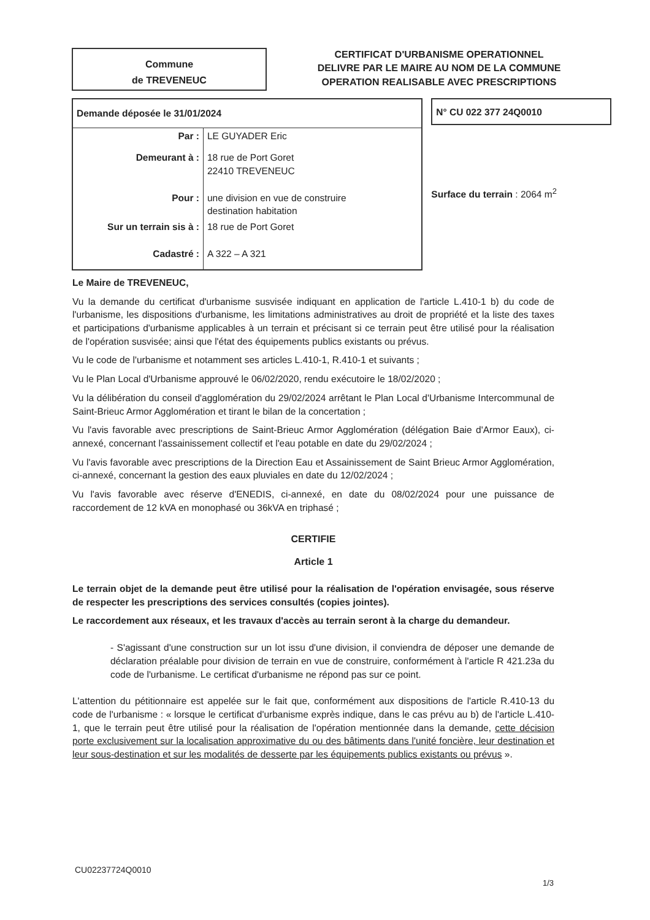Commune
de TREVENEUC
CERTIFICAT D'URBANISME OPERATIONNEL
DELIVRE PAR LE MAIRE AU NOM DE LA COMMUNE
OPERATION REALISABLE AVEC PRESCRIPTIONS
| Demande déposée le 31/01/2024 | |
| Par : | LE GUYADER Eric |
| Demeurant à : | 18 rue de Port Goret 22410 TREVENEUC |
| Pour : | une division en vue de construire destination habitation |
| Sur un terrain sis à : | 18 rue de Port Goret |
| Cadastré : | A 322 – A 321 |
N° CU 022 377 24Q0010
Surface du terrain : 2064 m<sup>2</sup>
Le Maire de TREVENEUC,
Vu la demande du certificat d'urbanisme susvisée indiquant en application de l'article L.410-1 b) du code de l'urbanisme, les dispositions d'urbanisme, les limitations administratives au droit de propriété et la liste des taxes et participations d'urbanisme applicables à un terrain et précisant si ce terrain peut être utilisé pour la réalisation de l'opération susvisée; ainsi que l'état des équipements publics existants ou prévus.
Vu le code de l'urbanisme et notamment ses articles L.410-1, R.410-1 et suivants ;
Vu le Plan Local d'Urbanisme approuvé le 06/02/2020, rendu exécutoire le 18/02/2020 ;
Vu la délibération du conseil d'agglomération du 29/02/2024 arrêtant le Plan Local d'Urbanisme Intercommunal de Saint-Brieuc Armor Agglomération et tirant le bilan de la concertation ;
Vu l'avis favorable avec prescriptions de Saint-Brieuc Armor Agglomération (délégation Baie d'Armor Eaux), ci-annexé, concernant l'assainissement collectif et l'eau potable en date du 29/02/2024 ;
Vu l'avis favorable avec prescriptions de la Direction Eau et Assainissement de Saint Brieuc Armor Agglomération, ci-annexé, concernant la gestion des eaux pluviales en date du 12/02/2024 ;
Vu l'avis favorable avec réserve d'ENEDIS, ci-annexé, en date du 08/02/2024 pour une puissance de raccordement de 12 kVA en monophasé ou 36kVA en triphasé ;
CERTIFIE
Article 1
Le terrain objet de la demande peut être utilisé pour la réalisation de l'opération envisagée, sous réserve de respecter les prescriptions des services consultés (copies jointes).
Le raccordement aux réseaux, et les travaux d'accès au terrain seront à la charge du demandeur.
- S'agissant d'une construction sur un lot issu d'une division, il conviendra de déposer une demande de déclaration préalable pour division de terrain en vue de construire, conformément à l'article R 421.23a du code de l'urbanisme. Le certificat d'urbanisme ne répond pas sur ce point.
L'attention du pétitionnaire est appelée sur le fait que, conformément aux dispositions de l'article R.410-13 du code de l'urbanisme : « lorsque le certificat d'urbanisme exprès indique, dans le cas prévu au b) de l'article L.410-1, que le terrain peut être utilisé pour la réalisation de l'opération mentionnée dans la demande, cette décision porte exclusivement sur la localisation approximative du ou des bâtiments dans l'unité foncière, leur destination et leur sous-destination et sur les modalités de desserte par les équipements publics existants ou prévus ».
CU02237724Q0010
1/3